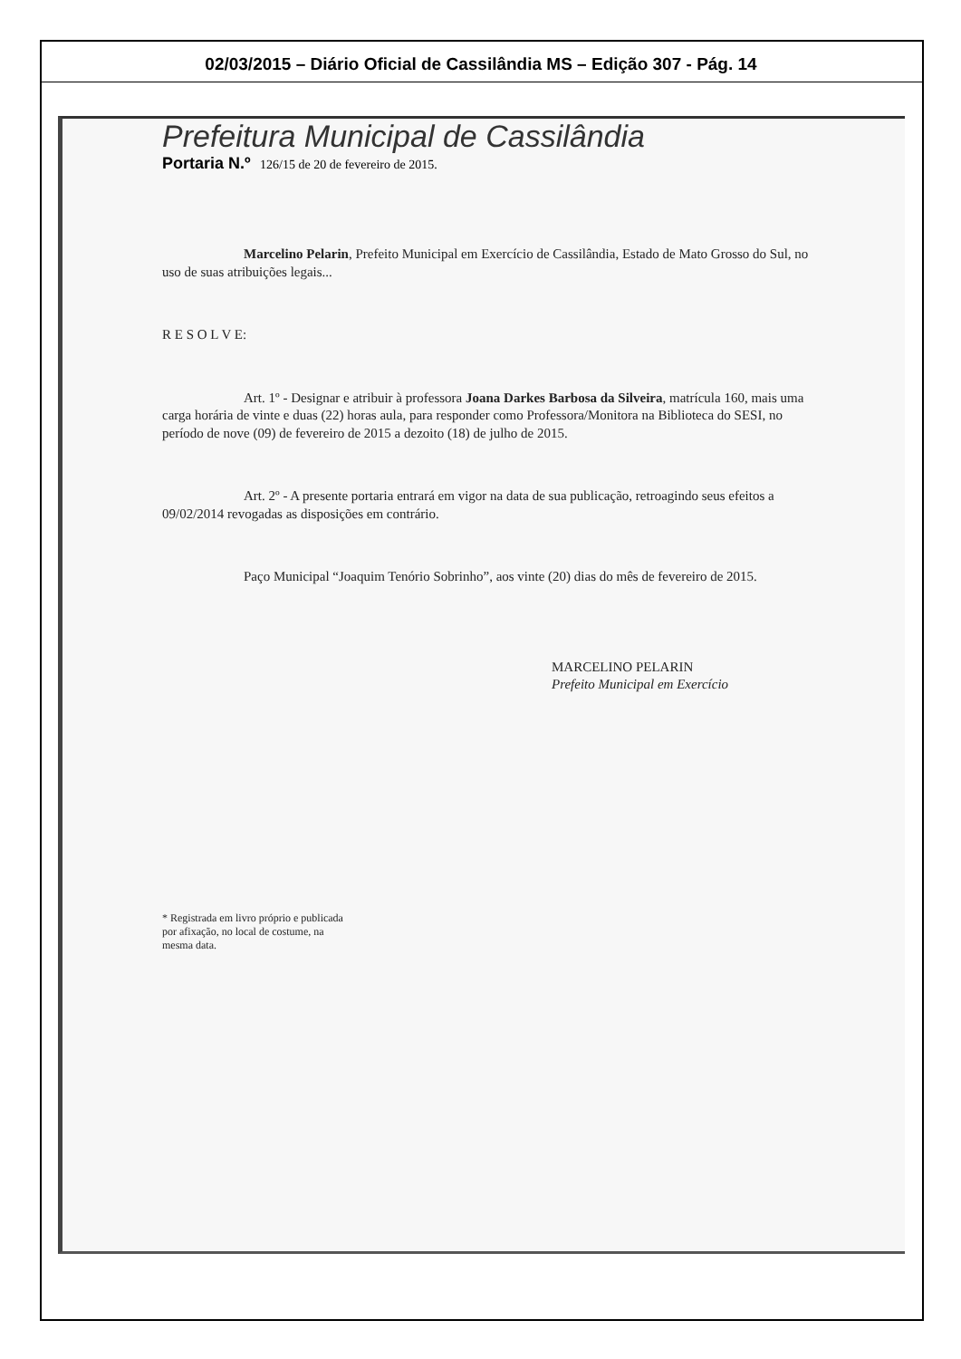02/03/2015 – Diário Oficial de Cassilândia MS – Edição 307 - Pág. 14
Prefeitura Municipal de Cassilândia
Portaria N.º 126/15 de 20 de fevereiro de 2015.
Marcelino Pelarin, Prefeito Municipal em Exercício de Cassilândia, Estado de Mato Grosso do Sul, no uso de suas atribuições legais...
R E S O L V E:
Art. 1º - Designar e atribuir à professora Joana Darkes Barbosa da Silveira, matrícula 160, mais uma carga horária de vinte e duas (22) horas aula, para responder como Professora/Monitora na Biblioteca do SESI, no período de nove (09) de fevereiro de 2015 a dezoito (18) de julho de 2015.
Art. 2º - A presente portaria entrará em vigor na data de sua publicação, retroagindo seus efeitos a 09/02/2014 revogadas as disposições em contrário.
Paço Municipal “Joaquim Tenório Sobrinho”, aos vinte (20) dias do mês de fevereiro de 2015.
MARCELINO PELARIN
Prefeito Municipal em Exercício
* Registrada em livro próprio e publicada por afixação, no local de costume, na mesma data.